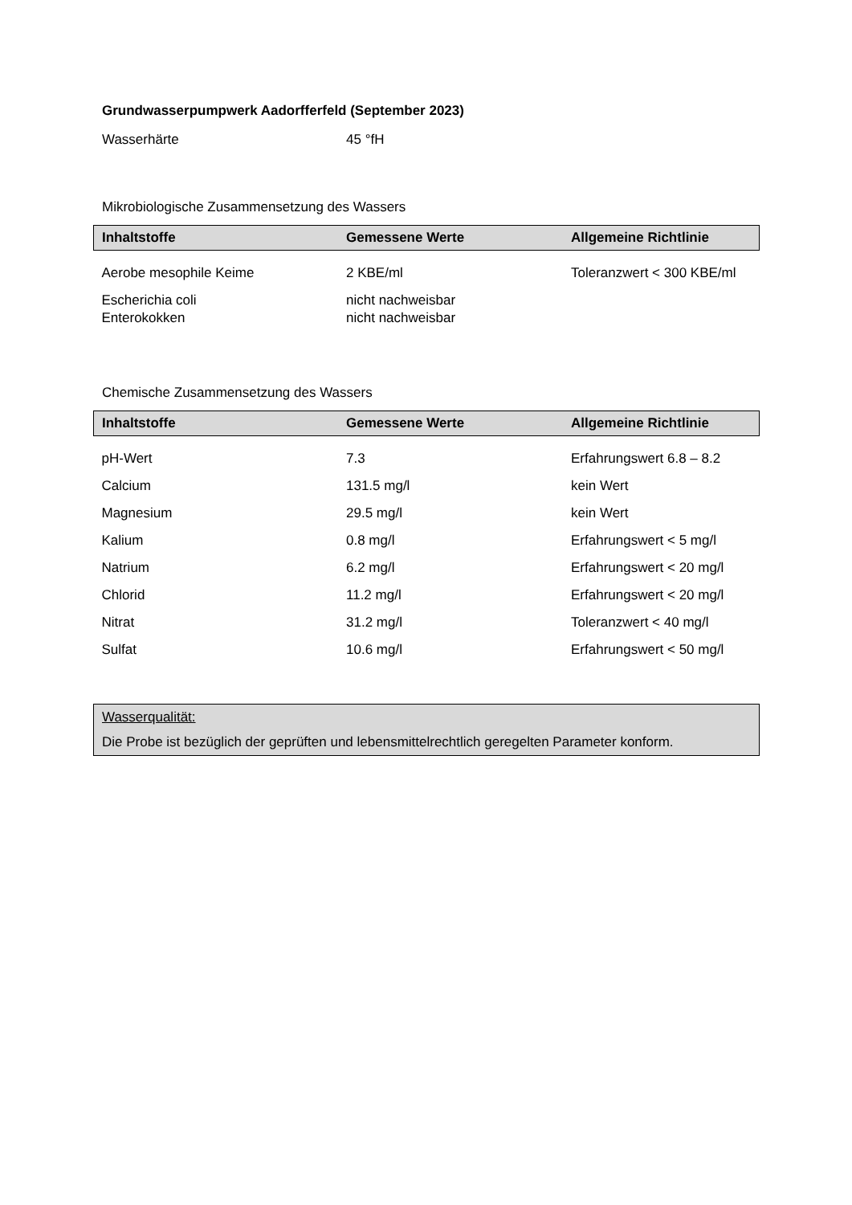Grundwasserpumpwerk Aadorfferfeld (September 2023)
Wasserhärte 45 °fH
Mikrobiologische Zusammensetzung des Wassers
| Inhaltstoffe | Gemessene Werte | Allgemeine Richtlinie |
| --- | --- | --- |
| Aerobe mesophile Keime | 2 KBE/ml | Toleranzwert < 300 KBE/ml |
| Escherichia coli | nicht nachweisbar | |
| Enterokokken | nicht nachweisbar | |
Chemische Zusammensetzung des Wassers
| Inhaltstoffe | Gemessene Werte | Allgemeine Richtlinie |
| --- | --- | --- |
| pH-Wert | 7.3 | Erfahrungswert 6.8 – 8.2 |
| Calcium | 131.5 mg/l | kein Wert |
| Magnesium | 29.5 mg/l | kein Wert |
| Kalium | 0.8 mg/l | Erfahrungswert < 5 mg/l |
| Natrium | 6.2 mg/l | Erfahrungswert < 20 mg/l |
| Chlorid | 11.2 mg/l | Erfahrungswert < 20 mg/l |
| Nitrat | 31.2 mg/l | Toleranzwert < 40 mg/l |
| Sulfat | 10.6 mg/l | Erfahrungswert < 50 mg/l |
Wasserqualität:
Die Probe ist bezüglich der geprüften und lebensmittelrechtlich geregelten Parameter konform.